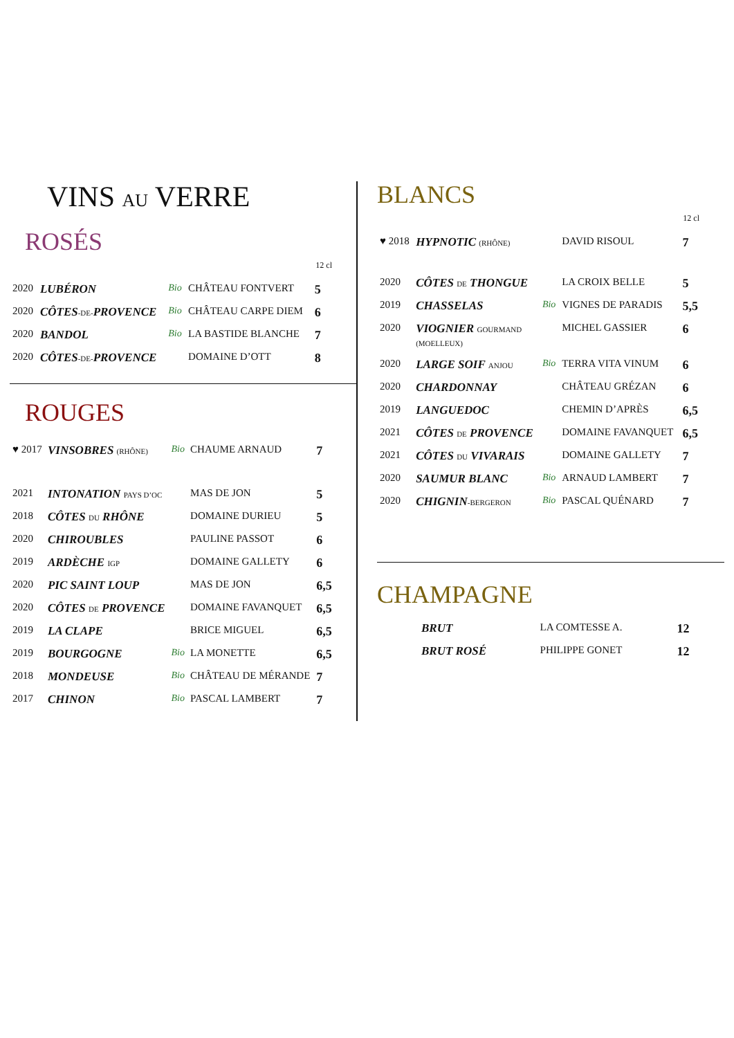VINS AU VERRE
ROSÉS
| | | | | 12 cl |
| 2020 | LUBÉRON | Bio | CHÂTEAU FONTVERT | 5 |
| 2020 | CÔTES -DE- PROVENCE | Bio | CHÂTEAU CARPE DIEM | 6 |
| 2020 | BANDOL | Bio | LA BASTIDE BLANCHE | 7 |
| 2020 | CÔTES -DE- PROVENCE | | DOMAINE D’OTT | 8 |
ROUGES
| ♥ 2017 | VINSOBRES (RHÔNE) | Bio | CHAUME ARNAUD | 7 |
| 2021 | INTONATION PAYS D’OC | | MAS DE JON | 5 |
| 2018 | CÔTES DU RHÔNE | | DOMAINE DURIEU | 5 |
| 2020 | CHIROUBLES | | PAULINE PASSOT | 6 |
| 2019 | ARDÈCHE IGP | | DOMAINE GALLETY | 6 |
| 2020 | PIC SAINT LOUP | | MAS DE JON | 6,5 |
| 2020 | CÔTES DE PROVENCE | | DOMAINE FAVANQUET | 6,5 |
| 2019 | LA CLAPE | | BRICE MIGUEL | 6,5 |
| 2019 | BOURGOGNE | Bio | LA MONETTE | 6,5 |
| 2018 | MONDEUSE | Bio | CHÂTEAU DE MÉRANDE | 7 |
| 2017 | CHINON | Bio | PASCAL LAMBERT | 7 |
BLANCS
| | | | | 12 cl |
| ♥ 2018 | HYPNOTIC (RHÔNE) | | DAVID RISOUL | 7 |
| 2020 | CÔTES DE THONGUE | | LA CROIX BELLE | 5 |
| 2019 | CHASSELAS | Bio | VIGNES DE PARADIS | 5,5 |
| 2020 | VIOGNIER GOURMAND (MOELLEUX) | | MICHEL GASSIER | 6 |
| 2020 | LARGE SOIF ANJOU | Bio | TERRA VITA VINUM | 6 |
| 2020 | CHARDONNAY | | CHÂTEAU GRÉZAN | 6 |
| 2019 | LANGUEDOC | | CHEMIN D’APRÈS | 6,5 |
| 2021 | CÔTES DE PROVENCE | | DOMAINE FAVANQUET | 6,5 |
| 2021 | CÔTES DU VIVARAIS | | DOMAINE GALLETY | 7 |
| 2020 | SAUMUR BLANC | Bio | ARNAUD LAMBERT | 7 |
| 2020 | CHIGNIN -BERGERON | Bio | PASCAL QUÉNARD | 7 |
CHAMPAGNE
| | BRUT | | LA COMTESSE A. | 12 |
| | BRUT ROSÉ | | PHILIPPE GONET | 12 |